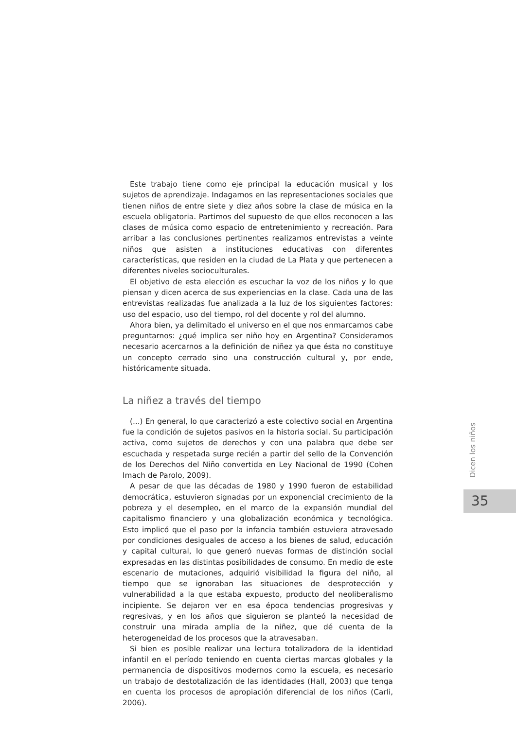Este trabajo tiene como eje principal la educación musical y los sujetos de aprendizaje. Indagamos en las representaciones sociales que tienen niños de entre siete y diez años sobre la clase de música en la escuela obligatoria. Partimos del supuesto de que ellos reconocen a las clases de música como espacio de entretenimiento y recreación. Para arribar a las conclusiones pertinentes realizamos entrevistas a veinte niños que asisten a instituciones educativas con diferentes características, que residen en la ciudad de La Plata y que pertenecen a diferentes niveles socioculturales.
El objetivo de esta elección es escuchar la voz de los niños y lo que piensan y dicen acerca de sus experiencias en la clase. Cada una de las entrevistas realizadas fue analizada a la luz de los siguientes factores: uso del espacio, uso del tiempo, rol del docente y rol del alumno.
Ahora bien, ya delimitado el universo en el que nos enmarcamos cabe preguntarnos: ¿qué implica ser niño hoy en Argentina? Consideramos necesario acercarnos a la definición de niñez ya que ésta no constituye un concepto cerrado sino una construcción cultural y, por ende, históricamente situada.
La niñez a través del tiempo
(...) En general, lo que caracterizó a este colectivo social en Argentina fue la condición de sujetos pasivos en la historia social. Su participación activa, como sujetos de derechos y con una palabra que debe ser escuchada y respetada surge recién a partir del sello de la Convención de los Derechos del Niño convertida en Ley Nacional de 1990 (Cohen Imach de Parolo, 2009).
A pesar de que las décadas de 1980 y 1990 fueron de estabilidad democrática, estuvieron signadas por un exponencial crecimiento de la pobreza y el desempleo, en el marco de la expansión mundial del capitalismo financiero y una globalización económica y tecnológica. Esto implicó que el paso por la infancia también estuviera atravesado por condiciones desiguales de acceso a los bienes de salud, educación y capital cultural, lo que generó nuevas formas de distinción social expresadas en las distintas posibilidades de consumo. En medio de este escenario de mutaciones, adquirió visibilidad la figura del niño, al tiempo que se ignoraban las situaciones de desprotección y vulnerabilidad a la que estaba expuesto, producto del neoliberalismo incipiente. Se dejaron ver en esa época tendencias progresivas y regresivas, y en los años que siguieron se planteó la necesidad de construir una mirada amplia de la niñez, que dé cuenta de la heterogeneidad de los procesos que la atravesaban.
Si bien es posible realizar una lectura totalizadora de la identidad infantil en el período teniendo en cuenta ciertas marcas globales y la permanencia de dispositivos modernos como la escuela, es necesario un trabajo de destotalización de las identidades (Hall, 2003) que tenga en cuenta los procesos de apropiación diferencial de los niños (Carli, 2006).
Dicen los niños
35